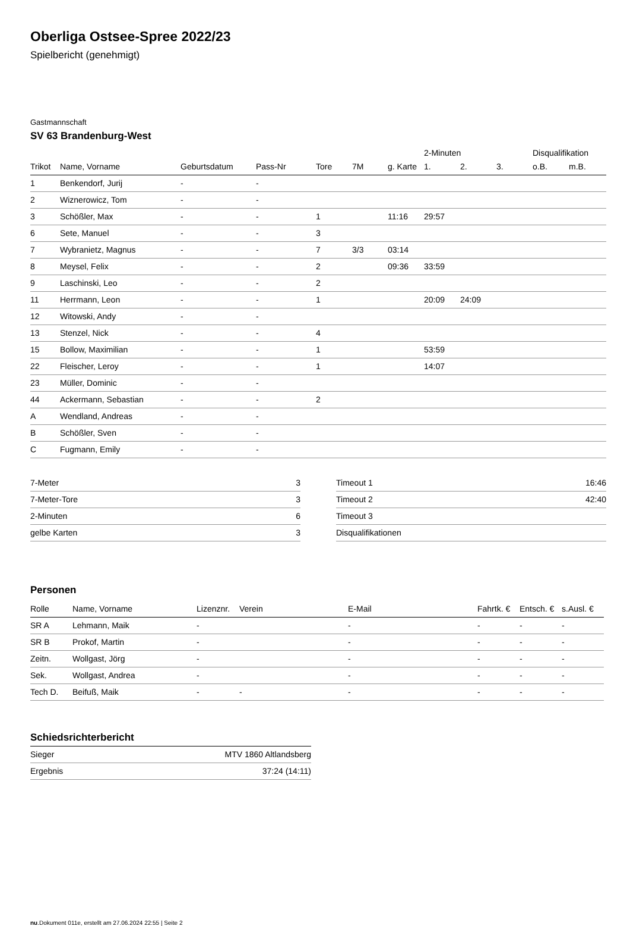Oberliga Ostsee-Spree 2022/23
Spielbericht (genehmigt)
Gastmannschaft
SV 63 Brandenburg-West
| | | | | | | | 2-Minuten | | | Disqualifikation | |
| --- | --- | --- | --- | --- | --- | --- | --- | --- | --- | --- | --- |
| Trikot | Name, Vorname | Geburtsdatum | Pass-Nr | Tore | 7M | g. Karte | 1. | 2. | 3. | o.B. | m.B. |
| 1 | Benkendorf, Jurij | - | - | | | | | | | | |
| 2 | Wiznerowicz, Tom | - | - | | | | | | | | |
| 3 | Schößler, Max | - | - | 1 | | 11:16 | 29:57 | | | | |
| 6 | Sete, Manuel | - | - | 3 | | | | | | | |
| 7 | Wybranietz, Magnus | - | - | 7 | 3/3 | 03:14 | | | | | |
| 8 | Meysel, Felix | - | - | 2 | | 09:36 | 33:59 | | | | |
| 9 | Laschinski, Leo | - | - | 2 | | | | | | | |
| 11 | Herrmann, Leon | - | - | 1 | | | 20:09 | 24:09 | | | |
| 12 | Witowski, Andy | - | - | | | | | | | | |
| 13 | Stenzel, Nick | - | - | 4 | | | | | | | |
| 15 | Bollow, Maximilian | - | - | 1 | | | 53:59 | | | | |
| 22 | Fleischer, Leroy | - | - | 1 | | | 14:07 | | | | |
| 23 | Müller, Dominic | - | - | | | | | | | | |
| 44 | Ackermann, Sebastian | - | - | 2 | | | | | | | |
| A | Wendland, Andreas | - | - | | | | | | | | |
| B | Schößler, Sven | - | - | | | | | | | | |
| C | Fugmann, Emily | - | - | | | | | | | | |
| 7-Meter | 3 |
| 7-Meter-Tore | 3 |
| 2-Minuten | 6 |
| gelbe Karten | 3 |
| Timeout 1 | 16:46 |
| Timeout 2 | 42:40 |
| Timeout 3 | |
| Disqualifikationen | |
Personen
| Rolle | Name, Vorname | Lizenznr. | Verein | E-Mail | Fahrtk. € | Entsch. € | s.Ausl. € |
| --- | --- | --- | --- | --- | --- | --- | --- |
| SR A | Lehmann, Maik | - | | - | - | - | - |
| SR B | Prokof, Martin | - | | - | - | - | - |
| Zeitn. | Wollgast, Jörg | - | | - | - | - | - |
| Sek. | Wollgast, Andrea | - | | - | - | - | - |
| Tech D. | Beifuß, Maik | - | - | - | - | - | - |
Schiedsrichterbericht
| Sieger | MTV 1860 Altlandsberg |
| Ergebnis | 37:24 (14:11) |
nu.Dokument 011e, erstellt am 27.06.2024 22:55 | Seite 2